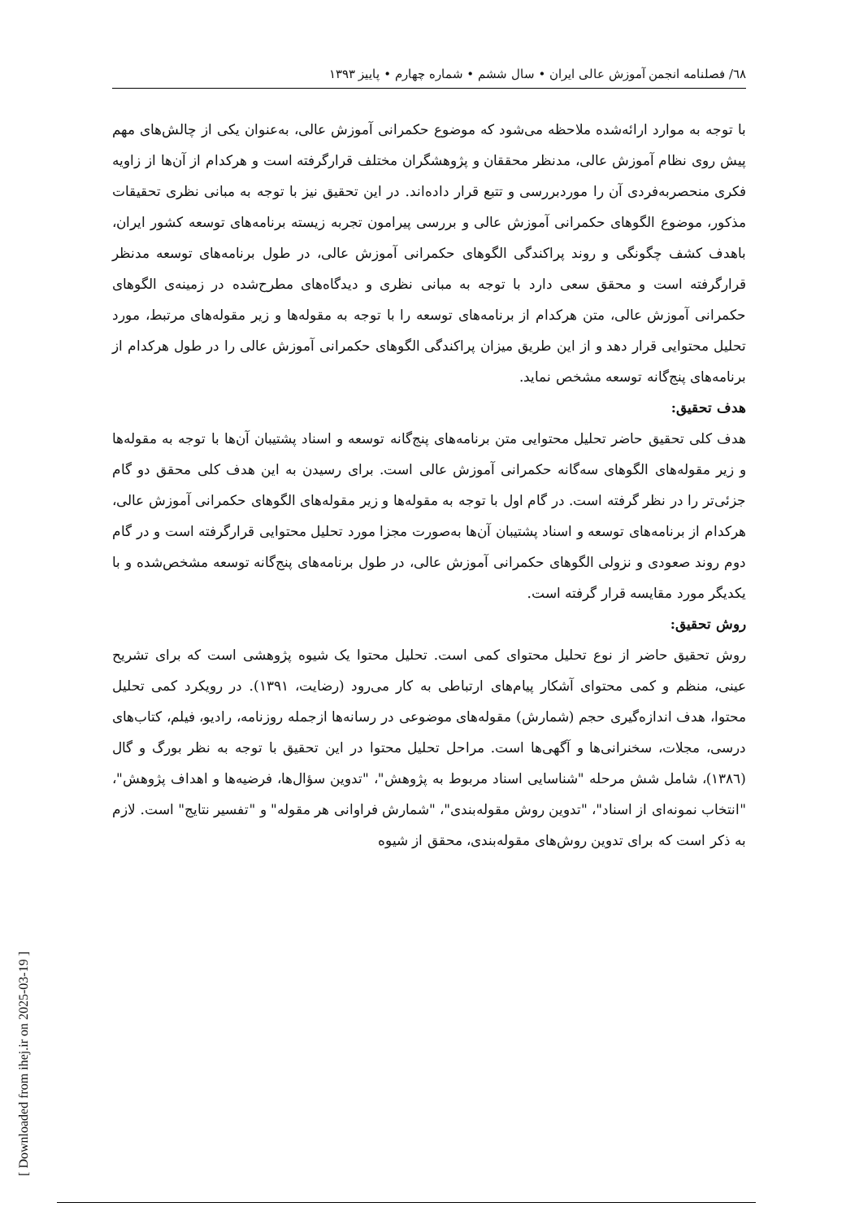٦٨/ فصلنامه انجمن آموزش عالی ایران • سال ششم • شماره چهارم • پاییز ۱۳۹۳
با توجه به موارد ارائه‌شده ملاحظه می‌شود که موضوع حکمرانی آموزش عالی، به‌عنوان یکی از چالش‌های مهم پیش روی نظام آموزش عالی، مدنظر محققان و پژوهشگران مختلف قرارگرفته است و هرکدام از آن‌ها از زاویه فکری منحصربه‌فردی آن را موردبررسی و تتبع قرار داده‌اند. در این تحقیق نیز با توجه به مبانی نظری تحقیقات مذکور، موضوع الگوهای حکمرانی آموزش عالی و بررسی پیرامون تجربه زیسته برنامه‌های توسعه کشور ایران، باهدف کشف چگونگی و روند پراکندگی الگوهای حکمرانی آموزش عالی، در طول برنامه‌های توسعه مدنظر قرارگرفته است و محقق سعی دارد با توجه به مبانی نظری و دیدگاه‌های مطرح‌شده در زمینه‌ی الگوهای حکمرانی آموزش عالی، متن هرکدام از برنامه‌های توسعه را با توجه به مقوله‌ها و زیر مقوله‌های مرتبط، مورد تحلیل محتوایی قرار دهد و از این طریق میزان پراکندگی الگوهای حکمرانی آموزش عالی را در طول هرکدام از برنامه‌های پنج‌گانه توسعه مشخص نماید.
هدف تحقیق:
هدف کلی تحقیق حاضر تحلیل محتوایی متن برنامه‌های پنج‌گانه توسعه و اسناد پشتیبان آن‌ها با توجه به مقوله‌ها و زیر مقوله‌های الگوهای سه‌گانه حکمرانی آموزش عالی است. برای رسیدن به این هدف کلی محقق دو گام جزئی‌تر را در نظر گرفته است. در گام اول با توجه به مقوله‌ها و زیر مقوله‌های الگوهای حکمرانی آموزش عالی، هرکدام از برنامه‌های توسعه و اسناد پشتیبان آن‌ها به‌صورت مجزا مورد تحلیل محتوایی قرارگرفته است و در گام دوم روند صعودی و نزولی الگوهای حکمرانی آموزش عالی، در طول برنامه‌های پنج‌گانه توسعه مشخص‌شده و با یکدیگر مورد مقایسه قرار گرفته است.
روش تحقیق:
روش تحقیق حاضر از نوع تحلیل محتوای کمی است. تحلیل محتوا یک شیوه پژوهشی است که برای تشریح عینی، منظم و کمی محتوای آشکار پیام‌های ارتباطی به کار می‌رود (رضایت، ۱۳۹۱). در رویکرد کمی تحلیل محتوا، هدف اندازه‌گیری حجم (شمارش) مقوله‌های موضوعی در رسانه‌ها ازجمله روزنامه، رادیو، فیلم، کتاب‌های درسی، مجلات، سخنرانی‌ها و آگهی‌ها است. مراحل تحلیل محتوا در این تحقیق با توجه به نظر بورگ و گال (۱۳۸٦)، شامل شش مرحله "شناسایی اسناد مربوط به پژوهش"، "تدوین سؤال‌ها، فرضیه‌ها و اهداف پژوهش"، "انتخاب نمونه‌ای از اسناد"، "تدوین روش مقوله‌بندی"، "شمارش فراوانی هر مقوله" و "تفسیر نتایج" است. لازم به ذکر است که برای تدوین روش‌های مقوله‌بندی، محقق از شیوه
[ Downloaded from ihej.ir on 2025-03-19 ]